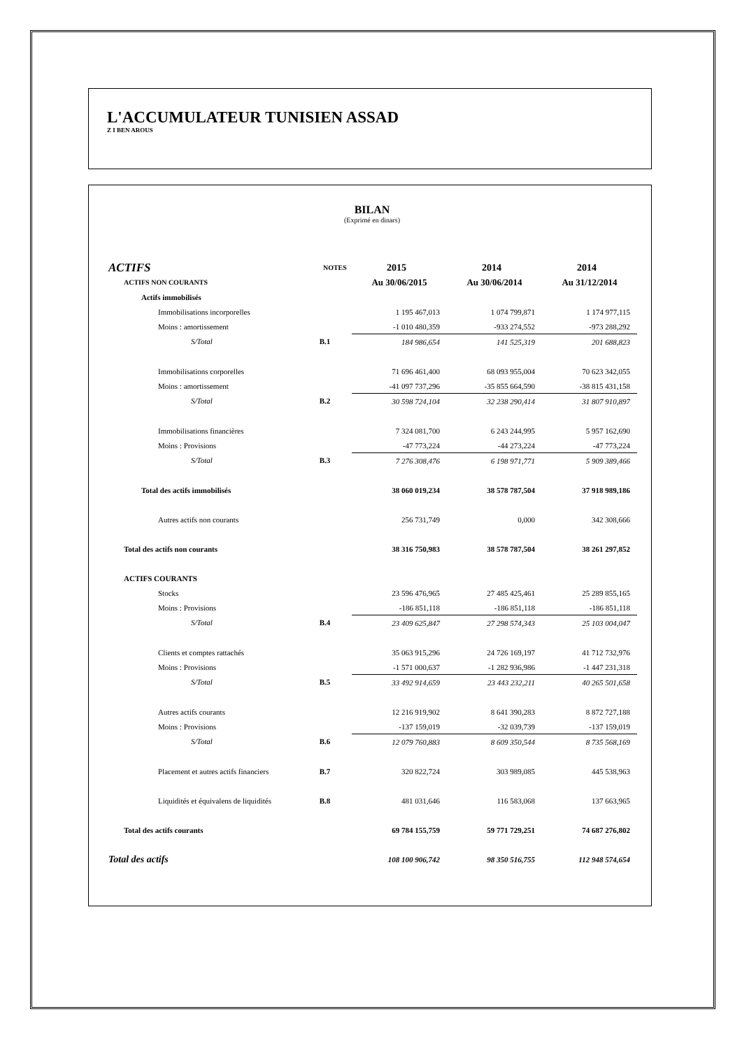L'ACCUMULATEUR TUNISIEN ASSAD
Z I BEN AROUS
BILAN
(Exprimé en dinars)
| ACTIFS | NOTES | 2015 | 2014 | 2014 |
| --- | --- | --- | --- | --- |
| ACTIFS NON COURANTS | | Au 30/06/2015 | Au 30/06/2014 | Au 31/12/2014 |
| Actifs immobilisés | | | | |
| Immobilisations incorporelles | | 1 195 467,013 | 1 074 799,871 | 1 174 977,115 |
| Moins : amortissement | | -1 010 480,359 | -933 274,552 | -973 288,292 |
| S/Total | B.1 | 184 986,654 | 141 525,319 | 201 688,823 |
| Immobilisations corporelles | | 71 696 461,400 | 68 093 955,004 | 70 623 342,055 |
| Moins : amortissement | | -41 097 737,296 | -35 855 664,590 | -38 815 431,158 |
| S/Total | B.2 | 30 598 724,104 | 32 238 290,414 | 31 807 910,897 |
| Immobilisations financières | | 7 324 081,700 | 6 243 244,995 | 5 957 162,690 |
| Moins : Provisions | | -47 773,224 | -44 273,224 | -47 773,224 |
| S/Total | B.3 | 7 276 308,476 | 6 198 971,771 | 5 909 389,466 |
| Total des actifs immobilisés | | 38 060 019,234 | 38 578 787,504 | 37 918 989,186 |
| Autres actifs non courants | | 256 731,749 | 0,000 | 342 308,666 |
| Total des actifs non courants | | 38 316 750,983 | 38 578 787,504 | 38 261 297,852 |
| ACTIFS COURANTS | | | | |
| Stocks | | 23 596 476,965 | 27 485 425,461 | 25 289 855,165 |
| Moins : Provisions | | -186 851,118 | -186 851,118 | -186 851,118 |
| S/Total | B.4 | 23 409 625,847 | 27 298 574,343 | 25 103 004,047 |
| Clients et comptes rattachés | | 35 063 915,296 | 24 726 169,197 | 41 712 732,976 |
| Moins : Provisions | | -1 571 000,637 | -1 282 936,986 | -1 447 231,318 |
| S/Total | B.5 | 33 492 914,659 | 23 443 232,211 | 40 265 501,658 |
| Autres actifs courants | | 12 216 919,902 | 8 641 390,283 | 8 872 727,188 |
| Moins : Provisions | | -137 159,019 | -32 039,739 | -137 159,019 |
| S/Total | B.6 | 12 079 760,883 | 8 609 350,544 | 8 735 568,169 |
| Placement et autres actifs financiers | B.7 | 320 822,724 | 303 989,085 | 445 538,963 |
| Liquidités et équivalens de liquidités | B.8 | 481 031,646 | 116 583,068 | 137 663,965 |
| Total des actifs courants | | 69 784 155,759 | 59 771 729,251 | 74 687 276,802 |
| Total des actifs | | 108 100 906,742 | 98 350 516,755 | 112 948 574,654 |